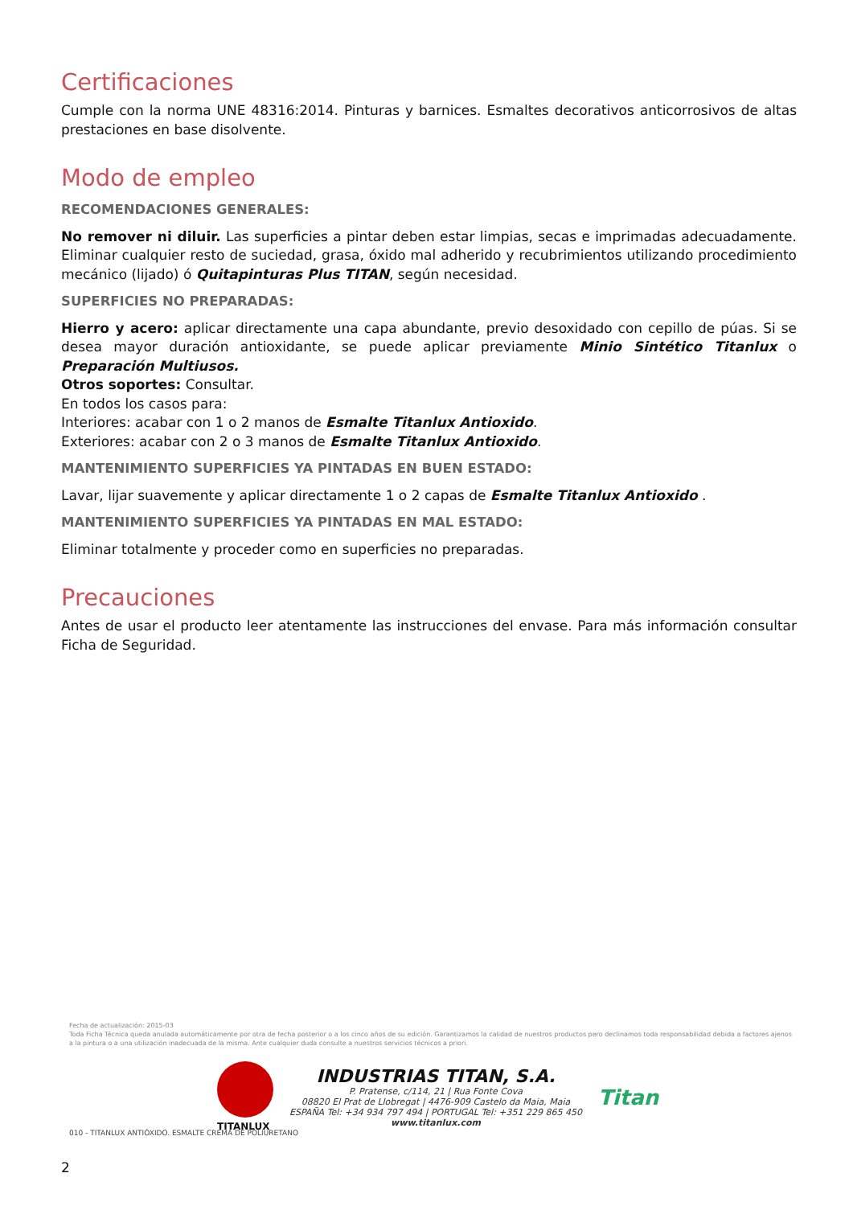Certificaciones
Cumple con la norma UNE 48316:2014. Pinturas y barnices. Esmaltes decorativos anticorrosivos de altas prestaciones en base disolvente.
Modo de empleo
RECOMENDACIONES GENERALES:
No remover ni diluir. Las superficies a pintar deben estar limpias, secas e imprimadas adecuadamente. Eliminar cualquier resto de suciedad, grasa, óxido mal adherido y recubrimientos utilizando procedimiento mecánico (lijado) ó Quitapinturas Plus TITAN, según necesidad.
SUPERFICIES NO PREPARADAS:
Hierro y acero: aplicar directamente una capa abundante, previo desoxidado con cepillo de púas. Si se desea mayor duración antioxidante, se puede aplicar previamente Minio Sintético Titanlux o Preparación Multiusos.
Otros soportes: Consultar.
En todos los casos para:
Interiores: acabar con 1 o 2 manos de Esmalte Titanlux Antioxido.
Exteriores: acabar con 2 o 3 manos de Esmalte Titanlux Antioxido.
MANTENIMIENTO SUPERFICIES YA PINTADAS EN BUEN ESTADO:
Lavar, lijar suavemente y aplicar directamente 1 o 2 capas de Esmalte Titanlux Antioxido .
MANTENIMIENTO SUPERFICIES YA PINTADAS EN MAL ESTADO:
Eliminar totalmente y proceder como en superficies no preparadas.
Precauciones
Antes de usar el producto leer atentamente las instrucciones del envase. Para más información consultar Ficha de Seguridad.
Fecha de actualización: 2015-03
Toda Ficha Técnica queda anulada automáticamente por otra de fecha posterior o a los cinco años de su edición. Garantizamos la calidad de nuestros productos pero declinamos toda responsabilidad debida a factores ajenos a la pintura o a una utilización inadecuada de la misma. Ante cualquier duda consulte a nuestros servicios técnicos a priori.
TITANLUX
INDUSTRIAS TITAN, S.A.
P. Pratense, c/114, 21 | Rua Fonte Cova
08820 El Prat de Llobregat | 4476-909 Castelo da Maia, Maia
ESPAÑA Tel: +34 934 797 494 | PORTUGAL Tel: +351 229 865 450
www.titanlux.com
Titan
010 - TITANLUX ANTIÓXIDO. ESMALTE CREMA DE POLIURETANO
2